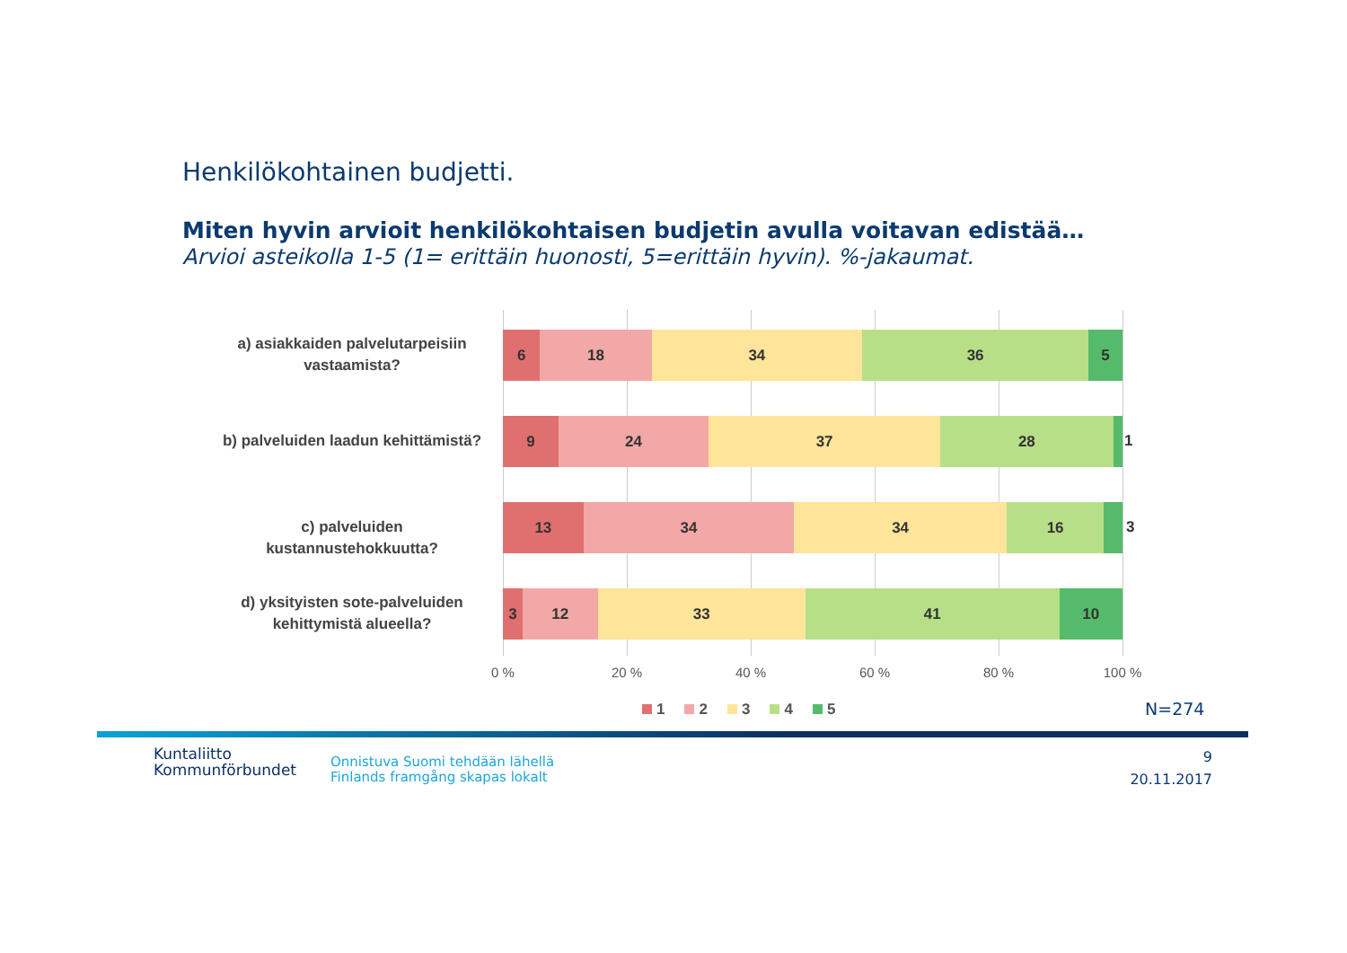Henkilökohtainen budjetti.
Miten hyvin arvioit henkilökohtaisen budjetin avulla voitavan edistää…
Arvioi asteikolla 1-5 (1= erittäin huonosti, 5=erittäin hyvin). %-jakaumat.
a) asiakkaiden palvelutarpeisiin vastaamista?
6 18 34 36 5
b) palveluiden laadun kehittämistä?
9 24 37 28
1
c) palveluiden kustannustehokkuutta?
13 34 34 16
3
d) yksityisten sote-palveluiden kehittymistä alueella?
3 12 33 41 10
0 % 20 % 40 % 60 % 80 % 100 %
1 2 3 4 5 N=274
Kuntaliitto
Kommunförbundet
Onnistuva Suomi tehdään lähellä
Finlands framgång skapas lokalt
9
20.11.2017